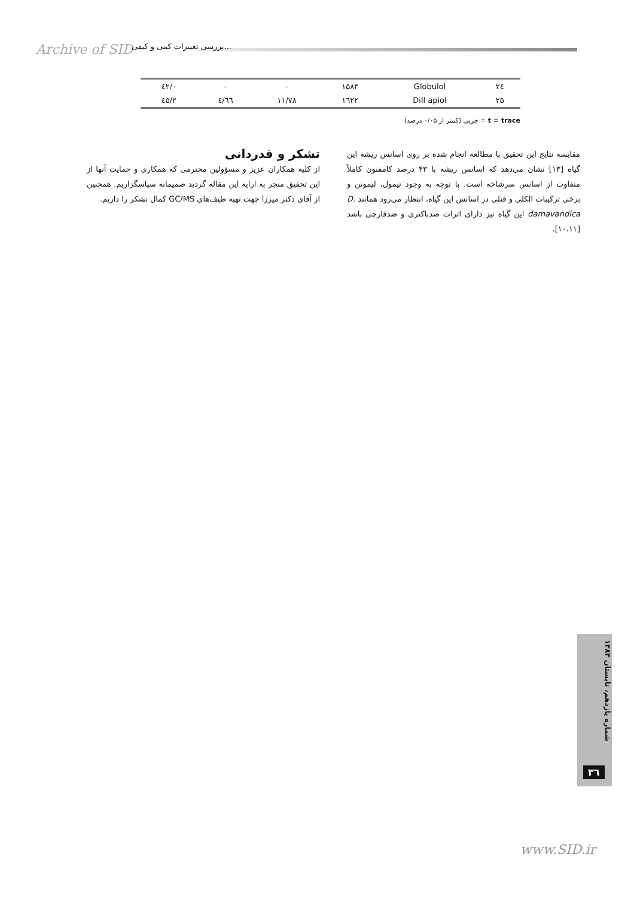Archive of SID بررسی تغییرات کمی و کیفی...
| ۲٤ | Globulol | ۱۵۸۳ | – | – | ۰/٤۲ |
| ۲۵ | Dill apiol | ۱٦۲۲ | ۱۱/۷۸ | ٤/٦٦ | ۲/٤۵ |
t = trace = جزیی (کمتر از ۰/۰۵ درصد)
مقایسه نتایج این تحقیق با مطالعه انجام شده بر روی اسانس ریشه این گیاه [۱۳] نشان می‌دهد که اسانس ریشه با ۴۳ درصد کامفنون کاملاً متفاوت از اسانس سرشاخه است. با توجه به وجود تیمول، لیمونن و برخی ترکیبات الکلی و فنلی در اسانس این گیاه، انتظار می‌رود همانند D. damavandica این گیاه نیز دارای اثرات ضدباکتری و ضدقارچی باشد [۱۰،۱۱].
تشکر و قدردانی
از کلیه همکاران عزیز و مسؤولین محترمی که همکاری و حمایت آنها از این تحقیق منجر به ارایه این مقاله گردید صمیمانه سپاسگزاریم. همچنین از آقای دکتر میرزا جهت تهیه طیف‌های GC/MS کمال تشکر را داریم.
شماره یازدهم، تابستان ۱۳۸۳
۳٦
www.SID.ir